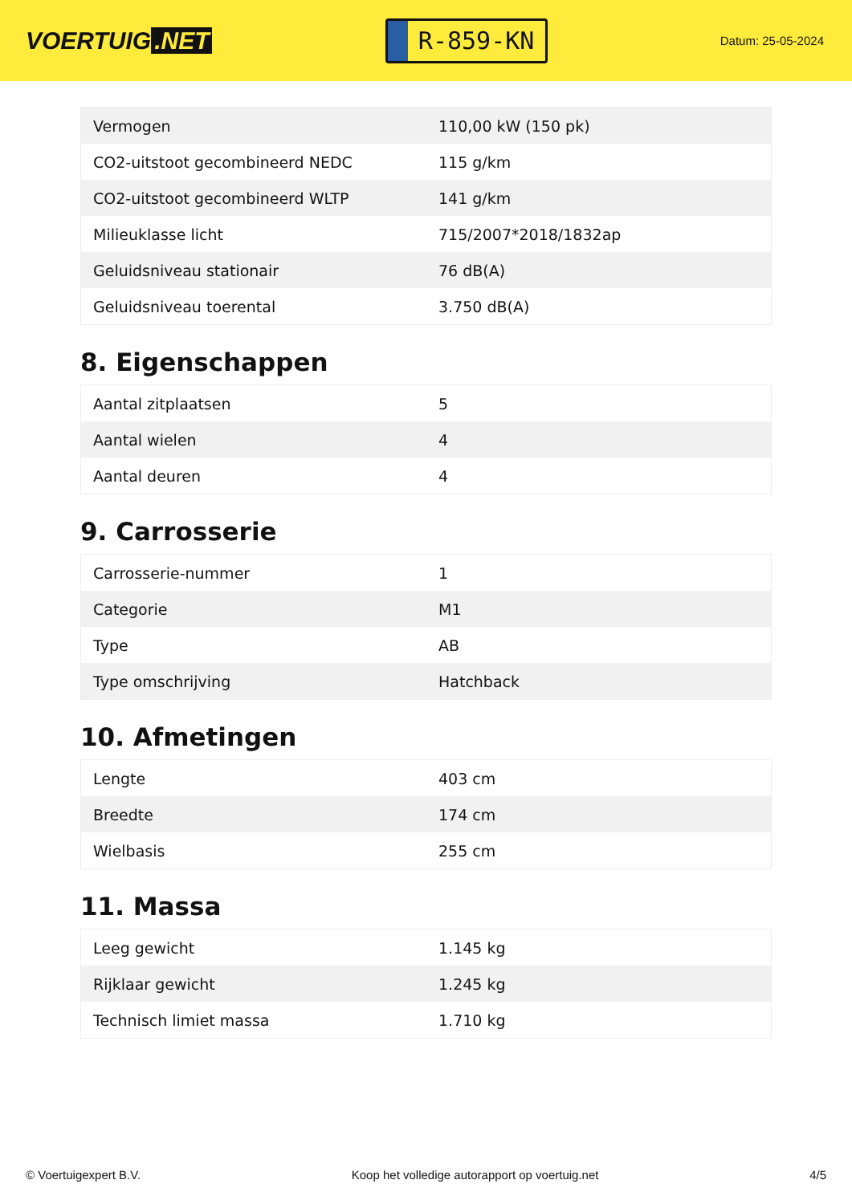VOERTUIG.NET
R-859-KN
Datum: 25-05-2024
| Vermogen | 110,00 kW (150 pk) |
| CO2-uitstoot gecombineerd NEDC | 115 g/km |
| CO2-uitstoot gecombineerd WLTP | 141 g/km |
| Milieuklasse licht | 715/2007*2018/1832ap |
| Geluidsniveau stationair | 76 dB(A) |
| Geluidsniveau toerental | 3.750 dB(A) |
8. Eigenschappen
| Aantal zitplaatsen | 5 |
| Aantal wielen | 4 |
| Aantal deuren | 4 |
9. Carrosserie
| Carrosserie-nummer | 1 |
| Categorie | M1 |
| Type | AB |
| Type omschrijving | Hatchback |
10. Afmetingen
| Lengte | 403 cm |
| Breedte | 174 cm |
| Wielbasis | 255 cm |
11. Massa
| Leeg gewicht | 1.145 kg |
| Rijklaar gewicht | 1.245 kg |
| Technisch limiet massa | 1.710 kg |
© Voertuigexpert B.V. Koop het volledige autorapport op voertuig.net 4/5